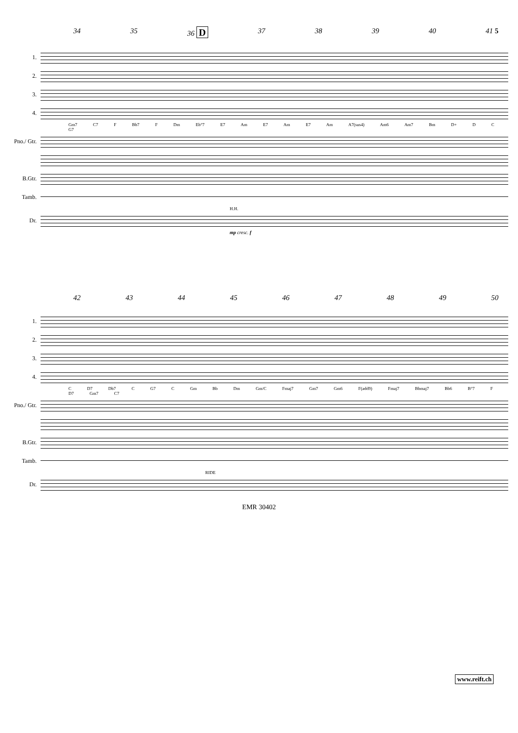34 35 36 D 37 38 39 40 41 5
1.
2.
3.
4.
Gm7 C7 F Bb7 F Dm Eb°7 E7 Am E7 Am E7 Am A7(sus4) Am6 Am7 Bm D+ D C G7
Pno./ Gtr.
B.Gtr.
Tamb.
H.H.
Dr.
mp cresc. f
42 43 44 45 46 47 48 49 50
1.
2.
3.
4.
C D7 Db7 C G7 C Gm Bb Dm Gm/C Fmaj7 Gm7 Gm6 F(add9) Fmaj7 Bbmaj7 Bb6 B°7 F D7 Gm7 C7
Pno./ Gtr.
B.Gtr.
Tamb.
RIDE
Dr.
EMR 30402
www.reift.ch